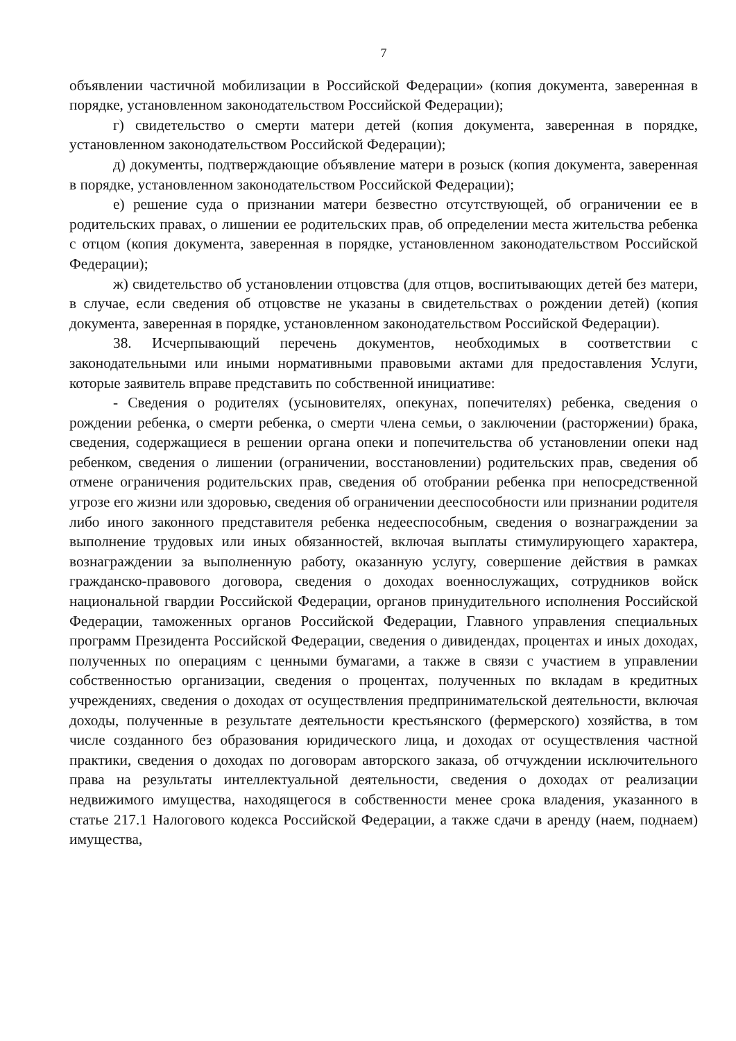7
объявлении частичной мобилизации в Российской Федерации» (копия документа, заверенная в порядке, установленном законодательством Российской Федерации);
г) свидетельство о смерти матери детей (копия документа, заверенная в порядке, установленном законодательством Российской Федерации);
д) документы, подтверждающие объявление матери в розыск (копия документа, заверенная в порядке, установленном законодательством Российской Федерации);
е) решение суда о признании матери безвестно отсутствующей, об ограничении ее в родительских правах, о лишении ее родительских прав, об определении места жительства ребенка с отцом (копия документа, заверенная в порядке, установленном законодательством Российской Федерации);
ж) свидетельство об установлении отцовства (для отцов, воспитывающих детей без матери, в случае, если сведения об отцовстве не указаны в свидетельствах о рождении детей) (копия документа, заверенная в порядке, установленном законодательством Российской Федерации).
38. Исчерпывающий перечень документов, необходимых в соответствии с законодательными или иными нормативными правовыми актами для предоставления Услуги, которые заявитель вправе представить по собственной инициативе:
- Сведения о родителях (усыновителях, опекунах, попечителях) ребенка, сведения о рождении ребенка, о смерти ребенка, о смерти члена семьи, о заключении (расторжении) брака, сведения, содержащиеся в решении органа опеки и попечительства об установлении опеки над ребенком, сведения о лишении (ограничении, восстановлении) родительских прав, сведения об отмене ограничения родительских прав, сведения об отобрании ребенка при непосредственной угрозе его жизни или здоровью, сведения об ограничении дееспособности или признании родителя либо иного законного представителя ребенка недееспособным, сведения о вознаграждении за выполнение трудовых или иных обязанностей, включая выплаты стимулирующего характера, вознаграждении за выполненную работу, оказанную услугу, совершение действия в рамках гражданско-правового договора, сведения о доходах военнослужащих, сотрудников войск национальной гвардии Российской Федерации, органов принудительного исполнения Российской Федерации, таможенных органов Российской Федерации, Главного управления специальных программ Президента Российской Федерации, сведения о дивидендах, процентах и иных доходах, полученных по операциям с ценными бумагами, а также в связи с участием в управлении собственностью организации, сведения о процентах, полученных по вкладам в кредитных учреждениях, сведения о доходах от осуществления предпринимательской деятельности, включая доходы, полученные в результате деятельности крестьянского (фермерского) хозяйства, в том числе созданного без образования юридического лица, и доходах от осуществления частной практики, сведения о доходах по договорам авторского заказа, об отчуждении исключительного права на результаты интеллектуальной деятельности, сведения о доходах от реализации недвижимого имущества, находящегося в собственности менее срока владения, указанного в статье 217.1 Налогового кодекса Российской Федерации, а также сдачи в аренду (наем, поднаем) имущества,